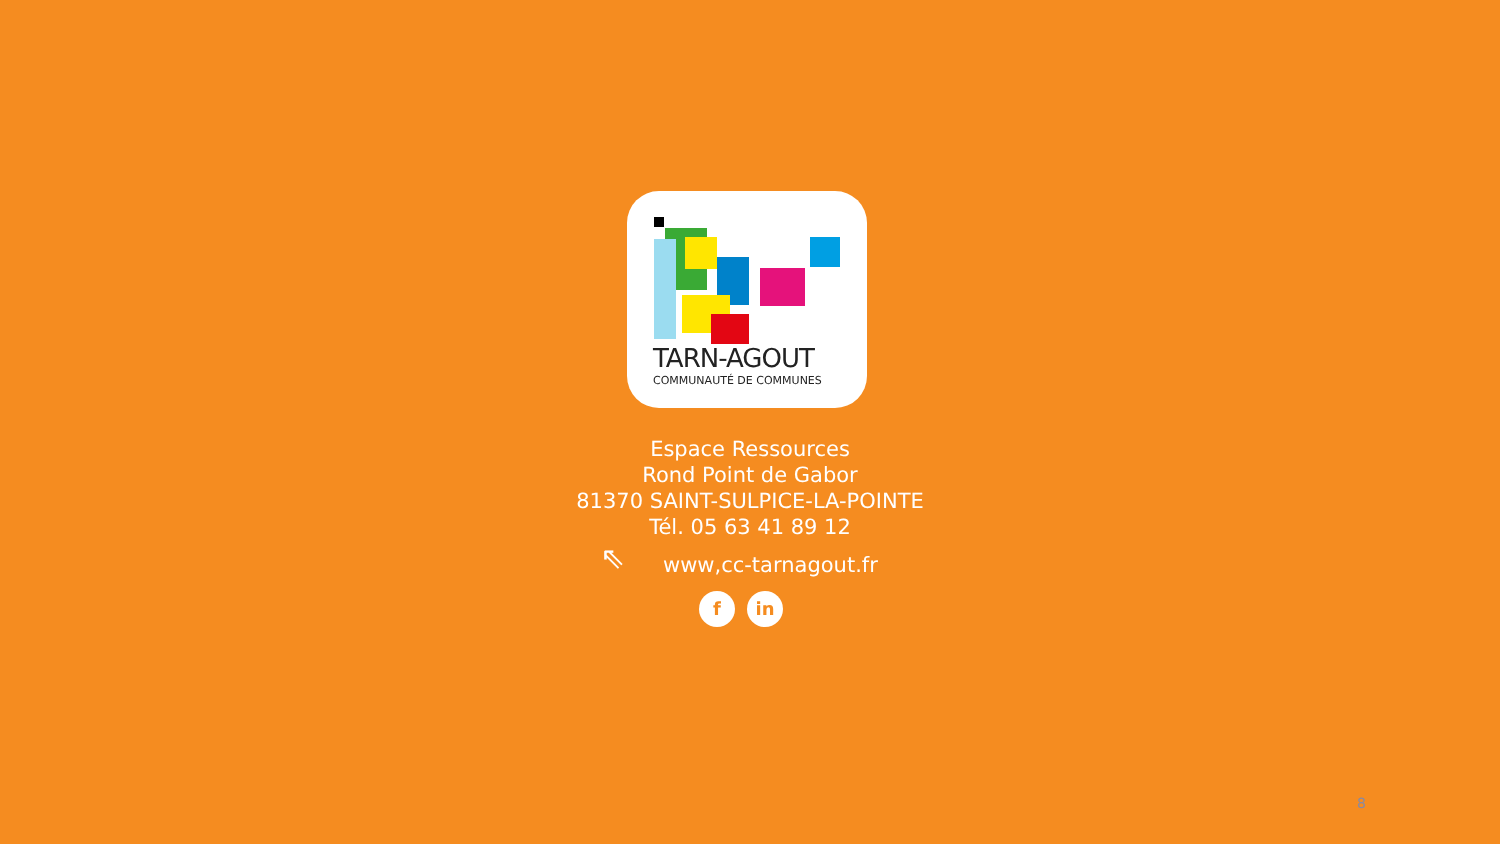TARN-AGOUT
COMMUNAUTÉ DE COMMUNES
Espace Ressources
Rond Point de Gabor
81370 SAINT-SULPICE-LA-POINTE
Tél. 05 63 41 89 12
⇖ www,cc-tarnagout.fr
f in
8